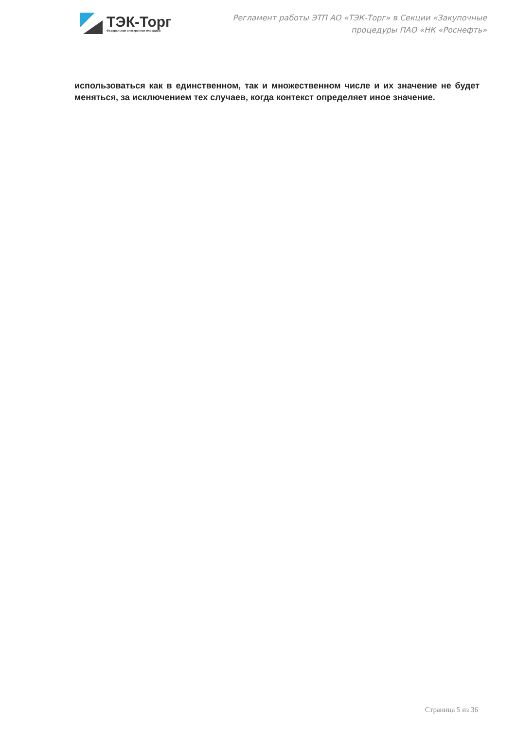ТЭК-Торг
Федеральная электронная площадка
Регламент работы ЭТП АО «ТЭК-Торг» в Секции «Закупочные
процедуры ПАО «НК «Роснефть»
использоваться как в единственном, так и множественном числе и их значение не будет меняться, за исключением тех случаев, когда контекст определяет иное значение.
Страница 5 из 36